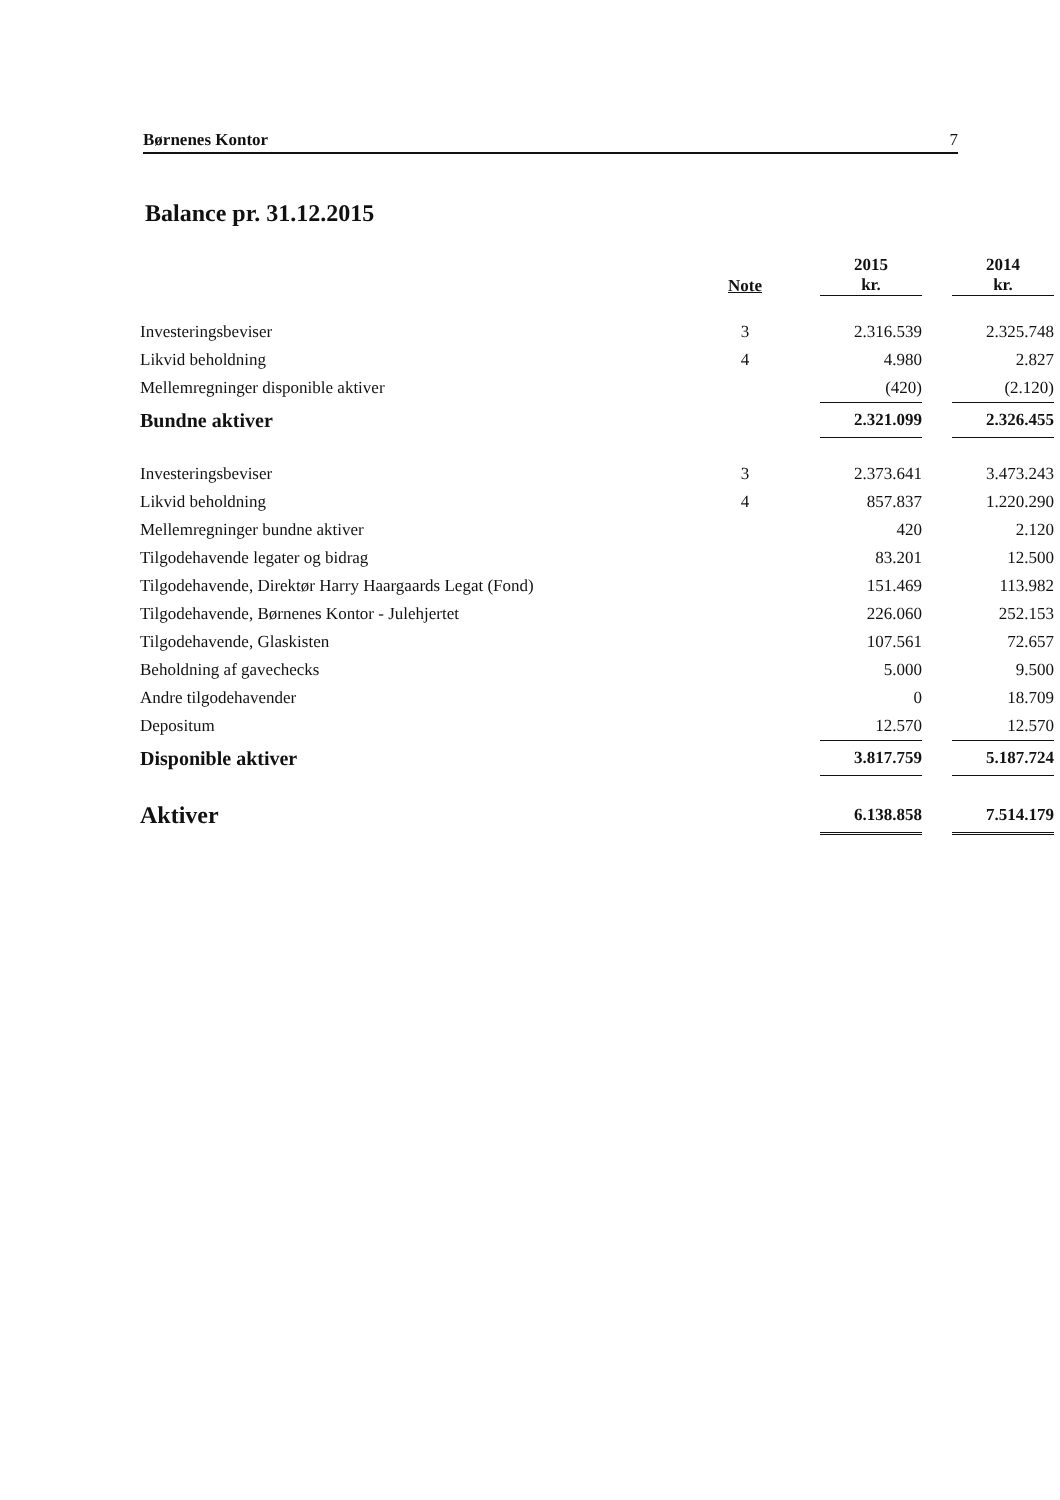Børnenes Kontor 7
Balance pr. 31.12.2015
| | Note | 2015 kr. | | 2014 kr. |
| --- | --- | --- | --- | --- |
| Investeringsbeviser | 3 | 2.316.539 | | 2.325.748 |
| Likvid beholdning | 4 | 4.980 | | 2.827 |
| Mellemregninger disponible aktiver | | (420) | | (2.120) |
| Bundne aktiver | | 2.321.099 | | 2.326.455 |
| Investeringsbeviser | 3 | 2.373.641 | | 3.473.243 |
| Likvid beholdning | 4 | 857.837 | | 1.220.290 |
| Mellemregninger bundne aktiver | | 420 | | 2.120 |
| Tilgodehavende legater og bidrag | | 83.201 | | 12.500 |
| Tilgodehavende, Direktør Harry Haargaards Legat (Fond) | | 151.469 | | 113.982 |
| Tilgodehavende, Børnenes Kontor - Julehjertet | | 226.060 | | 252.153 |
| Tilgodehavende, Glaskisten | | 107.561 | | 72.657 |
| Beholdning af gavechecks | | 5.000 | | 9.500 |
| Andre tilgodehavender | | 0 | | 18.709 |
| Depositum | | 12.570 | | 12.570 |
| Disponible aktiver | | 3.817.759 | | 5.187.724 |
| Aktiver | | 6.138.858 | | 7.514.179 |